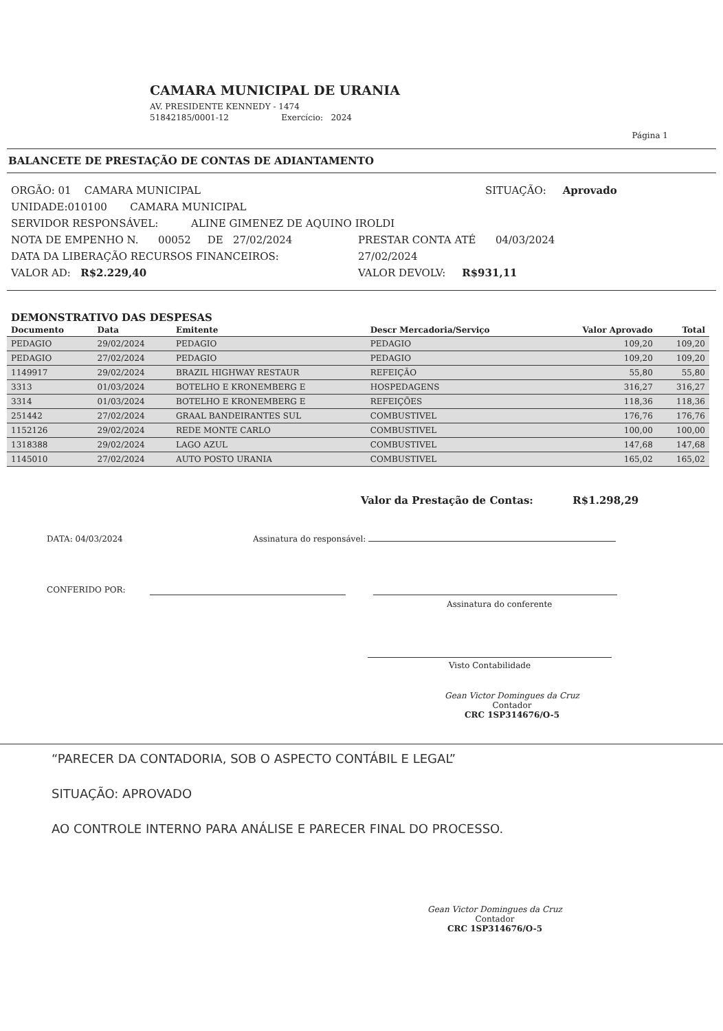CAMARA MUNICIPAL DE URANIA
AV. PRESIDENTE KENNEDY - 1474
51842185/0001-12 Exercício: 2024
Página 1
BALANCETE DE PRESTAÇÃO DE CONTAS DE ADIANTAMENTO
ORGÃO: 01 CAMARA MUNICIPAL SITUAÇÃO: Aprovado
UNIDADE:010100 CAMARA MUNICIPAL
SERVIDOR RESPONSÁVEL: ALINE GIMENEZ DE AQUINO IROLDI
NOTA DE EMPENHO N. 00052 DE 27/02/2024 PRESTAR CONTA ATÉ 04/03/2024
DATA DA LIBERAÇÃO RECURSOS FINANCEIROS: 27/02/2024
VALOR AD: R$2.229,40 VALOR DEVOLV: R$931,11
DEMONSTRATIVO DAS DESPESAS
| Documento | Data | Emitente | Descr Mercadoria/Serviço | Valor Aprovado | Total |
| --- | --- | --- | --- | --- | --- |
| PEDAGIO | 29/02/2024 | PEDAGIO | PEDAGIO | 109,20 | 109,20 |
| PEDAGIO | 27/02/2024 | PEDAGIO | PEDAGIO | 109,20 | 109,20 |
| 1149917 | 29/02/2024 | BRAZIL HIGHWAY RESTAUR | REFEIÇÃO | 55,80 | 55,80 |
| 3313 | 01/03/2024 | BOTELHO E KRONEMBERG E | HOSPEDAGENS | 316,27 | 316,27 |
| 3314 | 01/03/2024 | BOTELHO E KRONEMBERG E | REFEIÇÕES | 118,36 | 118,36 |
| 251442 | 27/02/2024 | GRAAL BANDEIRANTES SUL | COMBUSTIVEL | 176,76 | 176,76 |
| 1152126 | 29/02/2024 | REDE MONTE CARLO | COMBUSTIVEL | 100,00 | 100,00 |
| 1318388 | 29/02/2024 | LAGO AZUL | COMBUSTIVEL | 147,68 | 147,68 |
| 1145010 | 27/02/2024 | AUTO POSTO URANIA | COMBUSTIVEL | 165,02 | 165,02 |
Valor da Prestação de Contas: R$1.298,29
DATA: 04/03/2024 Assinatura do responsável:
CONFERIDO POR:
Assinatura do conferente
Visto Contabilidade
Gean Victor Domingues da Cruz
Contador
CRC 1SP314676/O-5
“PARECER DA CONTADORIA, SOB O ASPECTO CONTÁBIL E LEGAL”
SITUAÇÃO: APROVADO
AO CONTROLE INTERNO PARA ANÁLISE E PARECER FINAL DO PROCESSO.
Gean Victor Domingues da Cruz
Contador
CRC 1SP314676/O-5